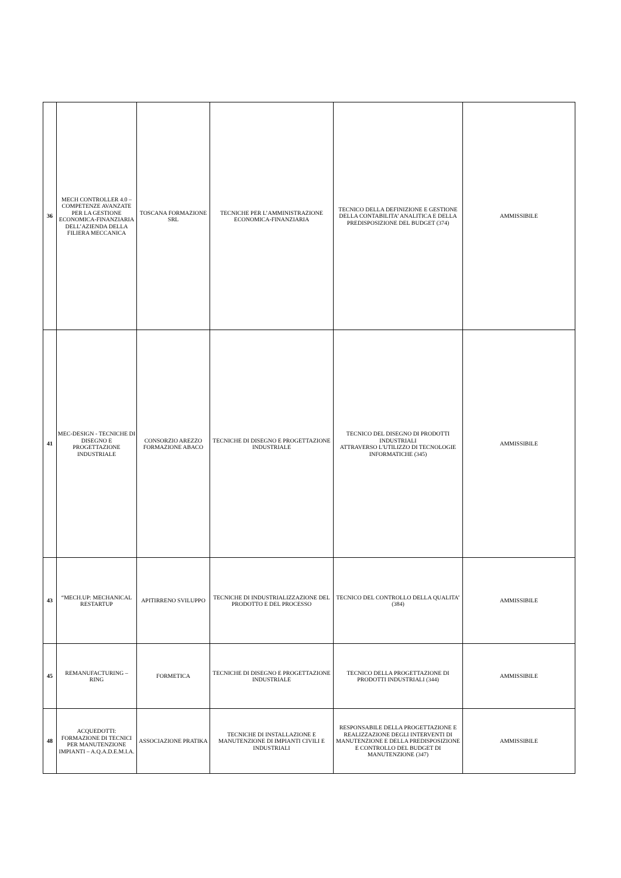| 36 | MECH CONTROLLER 4.0 – COMPETENZE AVANZATE PER LA GESTIONE ECONOMICA-FINANZIARIA DELL’AZIENDA DELLA FILIERA MECCANICA | TOSCANA FORMAZIONE SRL | TECNICHE PER L’AMMINISTRAZIONE ECONOMICA-FINANZIARIA | TECNICO DELLA DEFINIZIONE E GESTIONE DELLA CONTABILITA’ ANALITICA E DELLA PREDISPOSIZIONE DEL BUDGET (374) | AMMISSIBILE |
| 41 | MEC-DESIGN - TECNICHE DI DISEGNO E PROGETTAZIONE INDUSTRIALE | CONSORZIO AREZZO FORMAZIONE ABACO | TECNICHE DI DISEGNO E PROGETTAZIONE INDUSTRIALE | TECNICO DEL DISEGNO DI PRODOTTI INDUSTRIALI ATTRAVERSO L'UTILIZZO DI TECNOLOGIE INFORMATICHE (345) | AMMISSIBILE |
| 43 | “MECH.UP: MECHANICAL RESTARTUP | APITIRRENO SVILUPPO | TECNICHE DI INDUSTRIALIZZAZIONE DEL PRODOTTO E DEL PROCESSO | TECNICO DEL CONTROLLO DELLA QUALITA’ (384) | AMMISSIBILE |
| 45 | REMANUFACTURING – RING | FORMETICA | TECNICHE DI DISEGNO E PROGETTAZIONE INDUSTRIALE | TECNICO DELLA PROGETTAZIONE DI PRODOTTI INDUSTRIALI (344) | AMMISSIBILE |
| 48 | ACQUEDOTTI: FORMAZIONE DI TECNICI PER MANUTENZIONE IMPIANTI – A.Q.A.D.E.M.I.A. | ASSOCIAZIONE PRATIKA | TECNICHE DI INSTALLAZIONE E MANUTENZIONE DI IMPIANTI CIVILI E INDUSTRIALI | RESPONSABILE DELLA PROGETTAZIONE E REALIZZAZIONE DEGLI INTERVENTI DI MANUTENZIONE E DELLA PREDISPOSIZIONE E CONTROLLO DEL BUDGET DI MANUTENZIONE (347) | AMMISSIBILE |